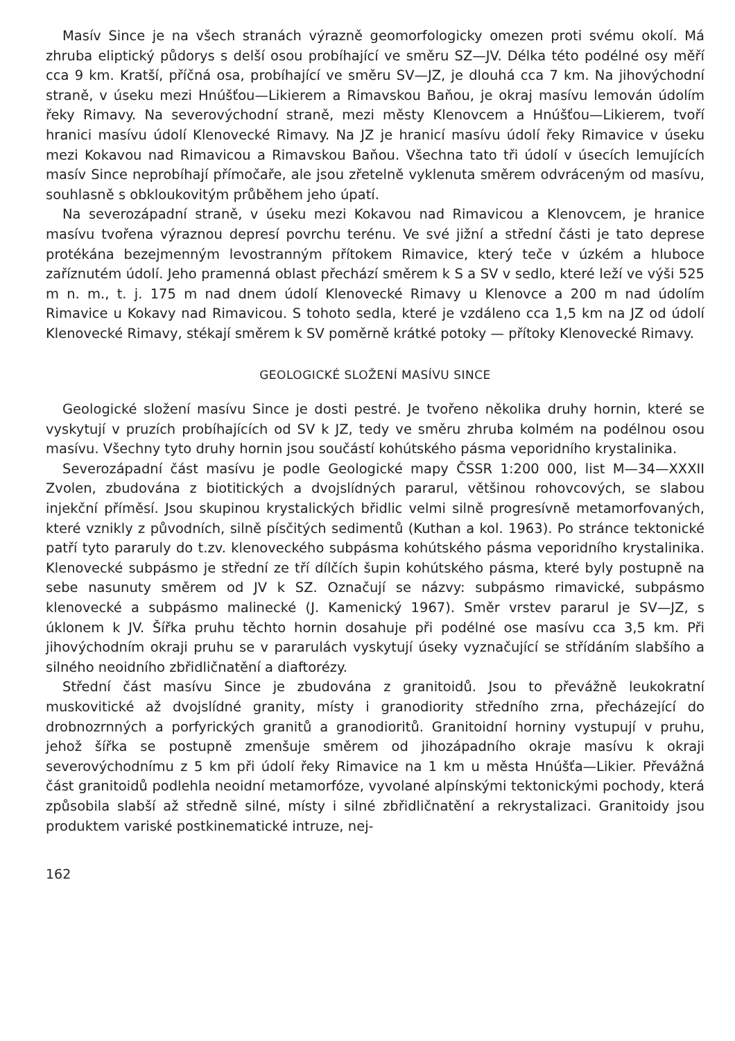Masív Since je na všech stranách výrazně geomorfologicky omezen proti svému okolí. Má zhruba eliptický půdorys s delší osou probíhající ve směru SZ—JV. Délka této podélné osy měří cca 9 km. Kratší, příčná osa, probíhající ve směru SV—JZ, je dlouhá cca 7 km. Na jihovýchodní straně, v úseku mezi Hnúšťou—Likierem a Rimavskou Baňou, je okraj masívu lemován údolím řeky Rimavy. Na severovýchodní straně, mezi městy Klenovcem a Hnúšťou—Likierem, tvoří hranici masívu údolí Klenovecké Rimavy. Na JZ je hranicí masívu údolí řeky Rimavice v úseku mezi Kokavou nad Rimavicou a Rimavskou Baňou. Všechna tato tři údolí v úsecích lemujících masív Since neprobíhají přímočaře, ale jsou zřetelně vyklenuta směrem odvráceným od masívu, souhlasně s obkloukovitým průběhem jeho úpatí.
Na severozápadní straně, v úseku mezi Kokavou nad Rimavicou a Klenovcem, je hranice masívu tvořena výraznou depresí povrchu terénu. Ve své jižní a střední části je tato deprese protékána bezejmenným levostranným přítokem Rimavice, který teče v úzkém a hluboce zaříznutém údolí. Jeho pramenná oblast přechází směrem k S a SV v sedlo, které leží ve výši 525 m n. m., t. j. 175 m nad dnem údolí Klenovecké Rimavy u Klenovce a 200 m nad údolím Rimavice u Kokavy nad Rimavicou. S tohoto sedla, které je vzdáleno cca 1,5 km na JZ od údolí Klenovecké Rimavy, stékají směrem k SV poměrně krátké potoky — přítoky Klenovecké Rimavy.
GEOLOGICKÉ SLOŽENÍ MASÍVU SINCE
Geologické složení masívu Since je dosti pestré. Je tvořeno několika druhy hornin, které se vyskytují v pruzích probíhajících od SV k JZ, tedy ve směru zhruba kolmém na podélnou osou masívu. Všechny tyto druhy hornin jsou součástí kohútského pásma veporidního krystalinika.
Severozápadní část masívu je podle Geologické mapy ČSSR 1:200 000, list M—34—XXXII Zvolen, zbudována z biotitických a dvojslídných pararul, většinou rohovcových, se slabou injekční příměsí. Jsou skupinou krystalických břidlic velmi silně progresívně metamorfovaných, které vznikly z původních, silně písčitých sedimentů (Kuthan a kol. 1963). Po stránce tektonické patří tyto pararuly do t.zv. klenoveckého subpásma kohútského pásma veporidního krystalinika. Klenovecké subpásmo je střední ze tří dílčích šupin kohútského pásma, které byly postupně na sebe nasunuty směrem od JV k SZ. Označují se názvy: subpásmo rimavické, subpásmo klenovecké a subpásmo malinecké (J. Kamenický 1967). Směr vrstev pararul je SV—JZ, s úklonem k JV. Šířka pruhu těchto hornin dosahuje při podélné ose masívu cca 3,5 km. Při jihovýchodním okraji pruhu se v pararulách vyskytují úseky vyznačující se střídáním slabšího a silného neoidního zbřidličnatění a diaftorézy.
Střední část masívu Since je zbudována z granitoidů. Jsou to převážně leukokratní muskovitické až dvojslídné granity, místy i granodiority středního zrna, přecházející do drobnozrnných a porfyrických granitů a granodioritů. Granitoidní horniny vystupují v pruhu, jehož šířka se postupně zmenšuje směrem od jihozápadního okraje masívu k okraji severovýchodnímu z 5 km při údolí řeky Rimavice na 1 km u města Hnúšťa—Likier. Převážná část granitoidů podlehla neoidní metamorfóze, vyvolané alpínskými tektonickými pochody, která způsobila slabší až středně silné, místy i silné zbřidličnatění a rekrystalizaci. Granitoidy jsou produktem variské postkinematické intruze, nej-
162